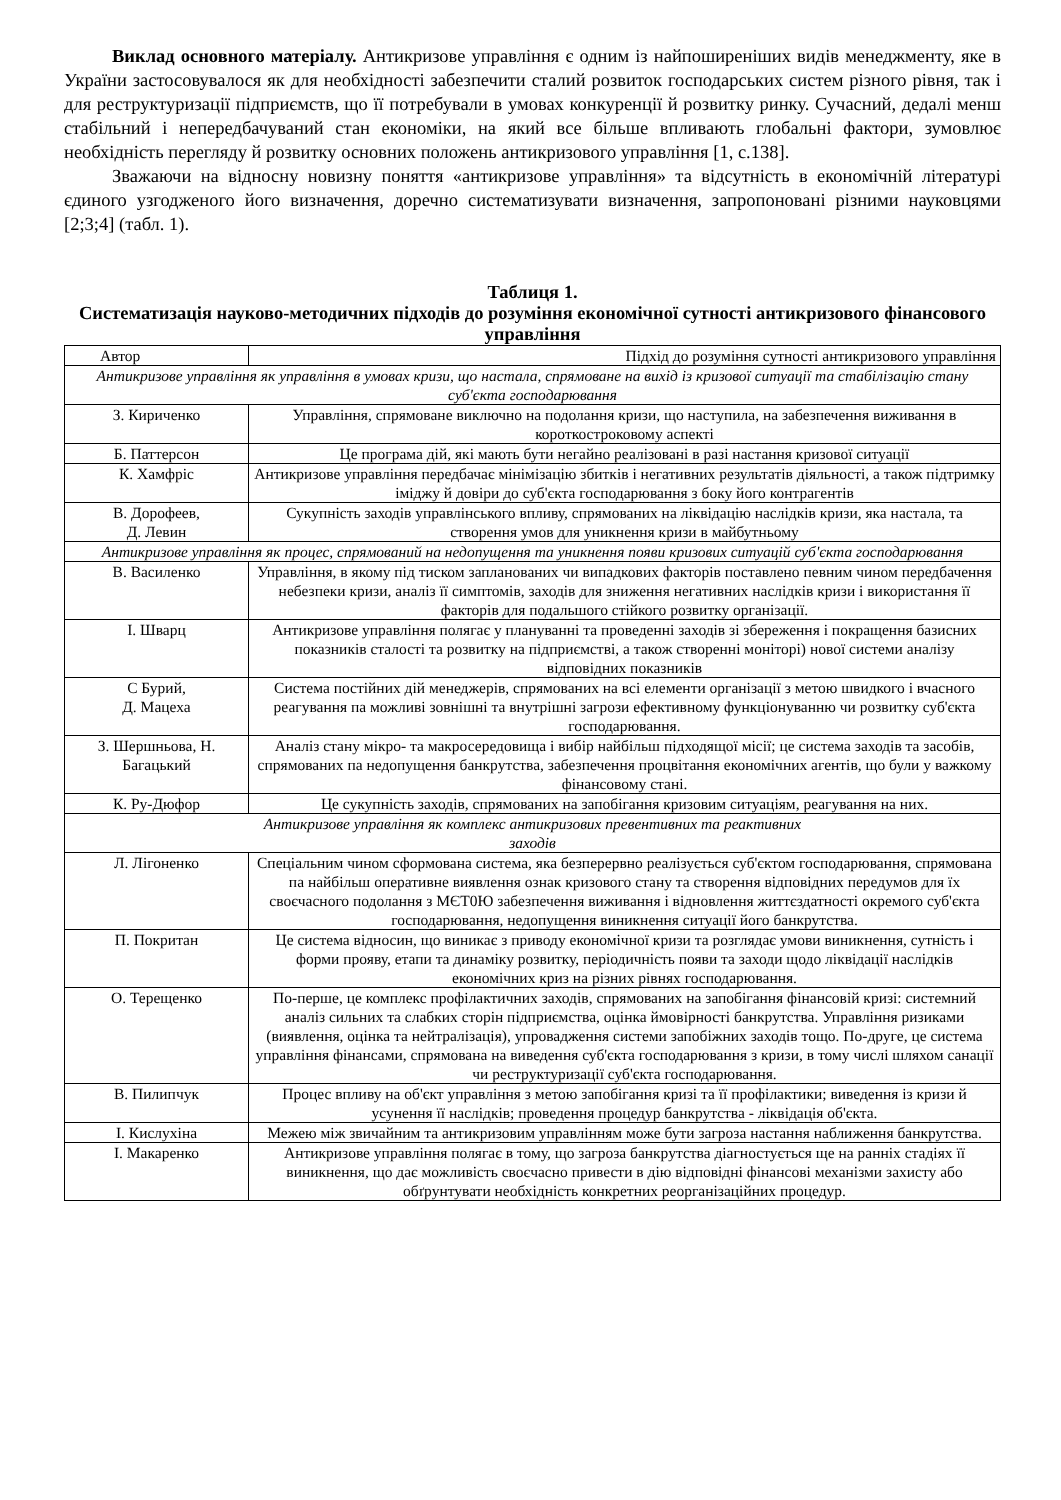Виклад основного матеріалу. Антикризове управління є одним із найпоширеніших видів менеджменту, яке в України застосовувалося як для необхідності забезпечити сталий розвиток господарських систем різного рівня, так і для реструктуризації підприємств, що її потребували в умовах конкуренції й розвитку ринку. Сучасний, дедалі менш стабільний і непередбачуваний стан економіки, на який все більше впливають глобальні фактори, зумовлює необхідність перегляду й розвитку основних положень антикризового управління [1, с.138].
Зважаючи на відносну новизну поняття «антикризове управління» та відсутність в економічній літературі єдиного узгодженого його визначення, доречно систематизувати визначення, запропоновані різними науковцями [2;3;4] (табл. 1).
Таблиця 1.
Систематизація науково-методичних підходів до розуміння економічної сутності антикризового фінансового управління
| Автор | Підхід до розуміння сутності антикризового управління |
| --- | --- |
| Антикризове управління як управління в умовах кризи, що настала, спрямоване на вихід із кризової ситуації та стабілізацію стану суб'єкта господарювання | |
| З. Кириченко | Управління, спрямоване виключно на подолання кризи, що наступила, на забезпечення виживання в короткостроковому аспекті |
| Б. Паттерсон | Це програма дій, які мають бути негайно реалізовані в разі настання кризової ситуації |
| К. Хамфріс | Антикризове управління передбачає мінімізацію збитків і негативних результатів діяльності, а також підтримку іміджу й довіри до суб'єкта господарювання з боку його контрагентів |
| В. Дорофеев, Д. Левин | Сукупність заходів управлінського впливу, спрямованих на ліквідацію наслідків кризи, яка настала, та створення умов для уникнення кризи в майбутньому |
| Антикризове управління як процес, спрямований на недопущення та уникнення появи кризових ситуацій суб'єкта господарювання | |
| В. Василенко | Управління, в якому під тиском запланованих чи випадкових факторів поставлено певним чином передбачення небезпеки кризи, аналіз її симптомів, заходів для зниження негативних наслідків кризи і використання її факторів для подальшого стійкого розвитку організації. |
| І. Шварц | Антикризове управління полягає у плануванні та проведенні заходів зі збереження і покращення базисних показників сталості та розвитку на підприємстві, а також створенні моніторі) нової системи аналізу відповідних показників |
| С Бурий, Д. Мацеха | Система постійних дій менеджерів, спрямованих на всі елементи організації з метою швидкого і вчасного реагування па можливі зовнішні та внутрішні загрози ефективному функціонуванню чи розвитку суб'єкта господарювання. |
| З. Шершньова, Н. Багацький | Аналіз стану мікро- та макросередовища і вибір найбільш підходящої місії; це система заходів та засобів, спрямованих па недопущення банкрутства, забезпечення процвітання економічних агентів, що були у важкому фінансовому стані. |
| К. Ру-Дюфор | Це сукупність заходів, спрямованих на запобігання кризовим ситуаціям, реагування на них. |
| Антикризове управління як комплекс антикризових превентивних та реактивних заходів | |
| Л. Лігоненко | Спеціальним чином сформована система, яка безперервно реалізується суб'єктом господарювання, спрямована па найбільш оперативне виявлення ознак кризового стану та створення відповідних передумов для їх своєчасного подолання з МЄТ0Ю забезпечення виживання і відновлення життєздатності окремого суб'єкта господарювання, недопущення виникнення ситуації його банкрутства. |
| П. Покритан | Це система відносин, що виникає з приводу економічної кризи та розглядає умови виникнення, сутність і форми прояву, етапи та динаміку розвитку, періодичність появи та заходи щодо ліквідації наслідків економічних криз на різних рівнях господарювання. |
| О. Терещенко | По-перше, це комплекс профілактичних заходів, спрямованих на запобігання фінансовій кризі: системний аналіз сильних та слабких сторін підприємства, оцінка ймовірності банкрутства. Управління ризиками (виявлення, оцінка та нейтралізація), упровадження системи запобіжних заходів тощо. По-друге, це система управління фінансами, спрямована на виведення суб'єкта господарювання з кризи, в тому числі шляхом санації чи реструктуризації суб'єкта господарювання. |
| В. Пилипчук | Процес впливу на об'єкт управління з метою запобігання кризі та її профілактики; виведення із кризи й усунення її наслідків; проведення процедур банкрутства - ліквідація об'єкта. |
| І. Кислухіна | Межею між звичайним та антикризовим управлінням може бути загроза настання наближення банкрутства. |
| І. Макаренко | Антикризове управління полягає в тому, що загроза банкрутства діагностується ще на ранніх стадіях її виникнення, що дає можливість своєчасно привести в дію відповідні фінансові механізми захисту або обґрунтувати необхідність конкретних реорганізаційних процедур. |